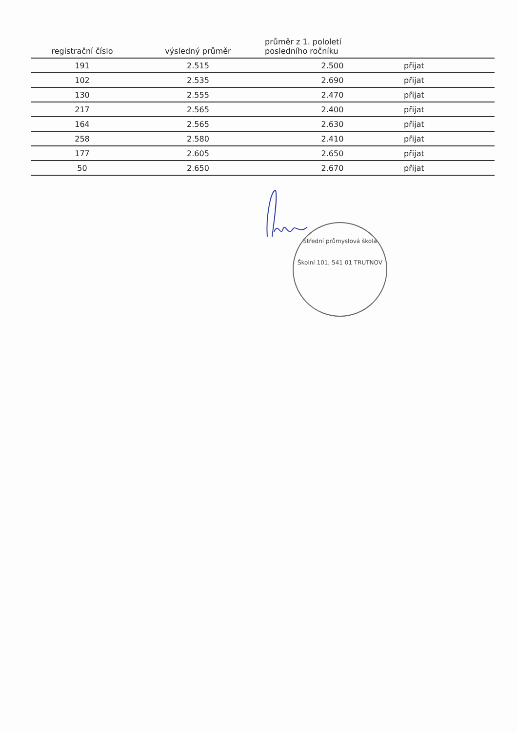| registrační číslo | výsledný průměr | průměr z 1. pololetí posledního ročníku | |
| --- | --- | --- | --- |
| 191 | 2.515 | 2.500 | přijat |
| 102 | 2.535 | 2.690 | přijat |
| 130 | 2.555 | 2.470 | přijat |
| 217 | 2.565 | 2.400 | přijat |
| 164 | 2.565 | 2.630 | přijat |
| 258 | 2.580 | 2.410 | přijat |
| 177 | 2.605 | 2.650 | přijat |
| 50 | 2.650 | 2.670 | přijat |
Střední průmyslová škola
Školní 101, 541 01 TRUTNOV